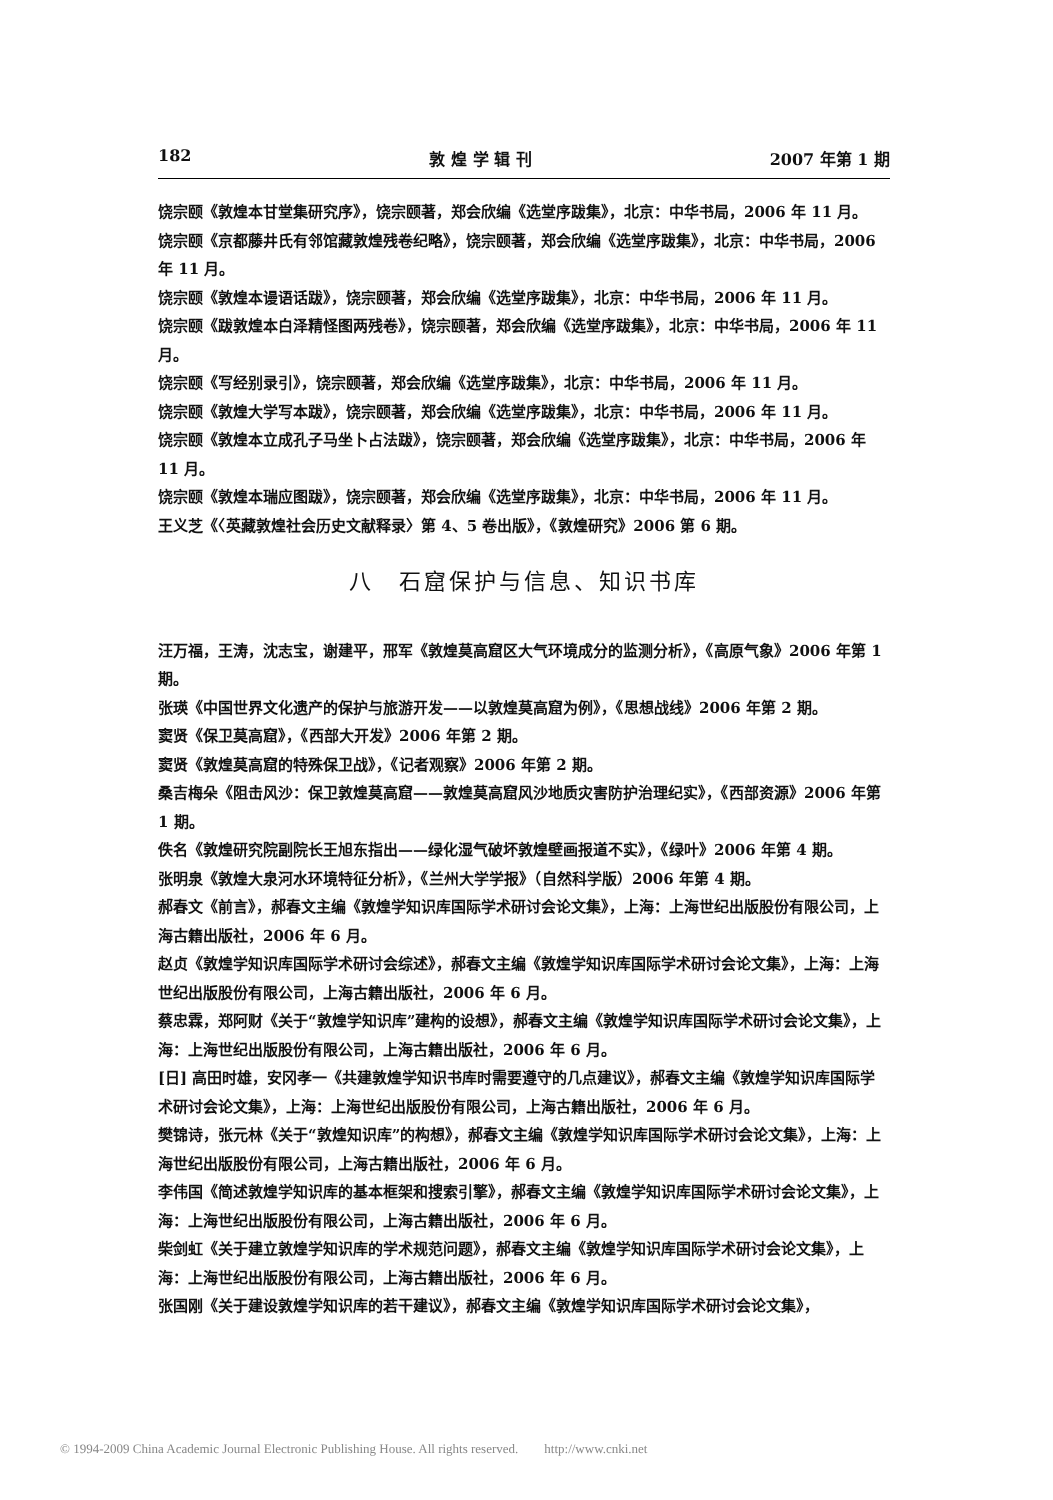182 敦 煌 学 辑 刊 2007 年第 1 期
饶宗颐《敦煌本甘堂集研究序》，饶宗颐著，郑会欣编《选堂序跋集》，北京：中华书局，2006 年 11 月。
饶宗颐《京都藤井氏有邻馆藏敦煌残卷纪略》，饶宗颐著，郑会欣编《选堂序跋集》，北京：中华书局，2006 年 11 月。
饶宗颐《敦煌本谩语话跋》，饶宗颐著，郑会欣编《选堂序跋集》，北京：中华书局，2006 年 11 月。
饶宗颐《跋敦煌本白泽精怪图两残卷》，饶宗颐著，郑会欣编《选堂序跋集》，北京：中华书局，2006 年 11 月。
饶宗颐《写经别录引》，饶宗颐著，郑会欣编《选堂序跋集》，北京：中华书局，2006 年 11 月。
饶宗颐《敦煌大学写本跋》，饶宗颐著，郑会欣编《选堂序跋集》，北京：中华书局，2006 年 11 月。
饶宗颐《敦煌本立成孔子马坐卜占法跋》，饶宗颐著，郑会欣编《选堂序跋集》，北京：中华书局，2006 年 11 月。
饶宗颐《敦煌本瑞应图跋》，饶宗颐著，郑会欣编《选堂序跋集》，北京：中华书局，2006 年 11 月。
王义芝《〈英藏敦煌社会历史文献释录〉第 4、5 卷出版》，《敦煌研究》2006 第 6 期。
八　石窟保护与信息、知识书库
汪万福，王涛，沈志宝，谢建平，邢军《敦煌莫高窟区大气环境成分的监测分析》，《高原气象》2006 年第 1 期。
张瑛《中国世界文化遗产的保护与旅游开发——以敦煌莫高窟为例》，《思想战线》2006 年第 2 期。
窦贤《保卫莫高窟》，《西部大开发》2006 年第 2 期。
窦贤《敦煌莫高窟的特殊保卫战》，《记者观察》2006 年第 2 期。
桑吉梅朵《阻击风沙：保卫敦煌莫高窟——敦煌莫高窟风沙地质灾害防护治理纪实》，《西部资源》2006 年第 1 期。
佚名《敦煌研究院副院长王旭东指出——绿化湿气破坏敦煌壁画报道不实》，《绿叶》2006 年第 4 期。
张明泉《敦煌大泉河水环境特征分析》，《兰州大学学报》（自然科学版）2006 年第 4 期。
郝春文《前言》，郝春文主编《敦煌学知识库国际学术研讨会论文集》，上海：上海世纪出版股份有限公司，上海古籍出版社，2006 年 6 月。
赵贞《敦煌学知识库国际学术研讨会综述》，郝春文主编《敦煌学知识库国际学术研讨会论文集》，上海：上海世纪出版股份有限公司，上海古籍出版社，2006 年 6 月。
蔡忠霖，郑阿财《关于“敦煌学知识库”建构的设想》，郝春文主编《敦煌学知识库国际学术研讨会论文集》，上海：上海世纪出版股份有限公司，上海古籍出版社，2006 年 6 月。
[日] 高田时雄，安冈孝一《共建敦煌学知识书库时需要遵守的几点建议》，郝春文主编《敦煌学知识库国际学术研讨会论文集》，上海：上海世纪出版股份有限公司，上海古籍出版社，2006 年 6 月。
樊锦诗，张元林《关于“敦煌知识库”的构想》，郝春文主编《敦煌学知识库国际学术研讨会论文集》，上海：上海世纪出版股份有限公司，上海古籍出版社，2006 年 6 月。
李伟国《简述敦煌学知识库的基本框架和搜索引擎》，郝春文主编《敦煌学知识库国际学术研讨会论文集》，上海：上海世纪出版股份有限公司，上海古籍出版社，2006 年 6 月。
柴剑虹《关于建立敦煌学知识库的学术规范问题》，郝春文主编《敦煌学知识库国际学术研讨会论文集》，上海：上海世纪出版股份有限公司，上海古籍出版社，2006 年 6 月。
张国刚《关于建设敦煌学知识库的若干建议》，郝春文主编《敦煌学知识库国际学术研讨会论文集》，
© 1994-2009 China Academic Journal Electronic Publishing House. All rights reserved.　　http://www.cnki.net